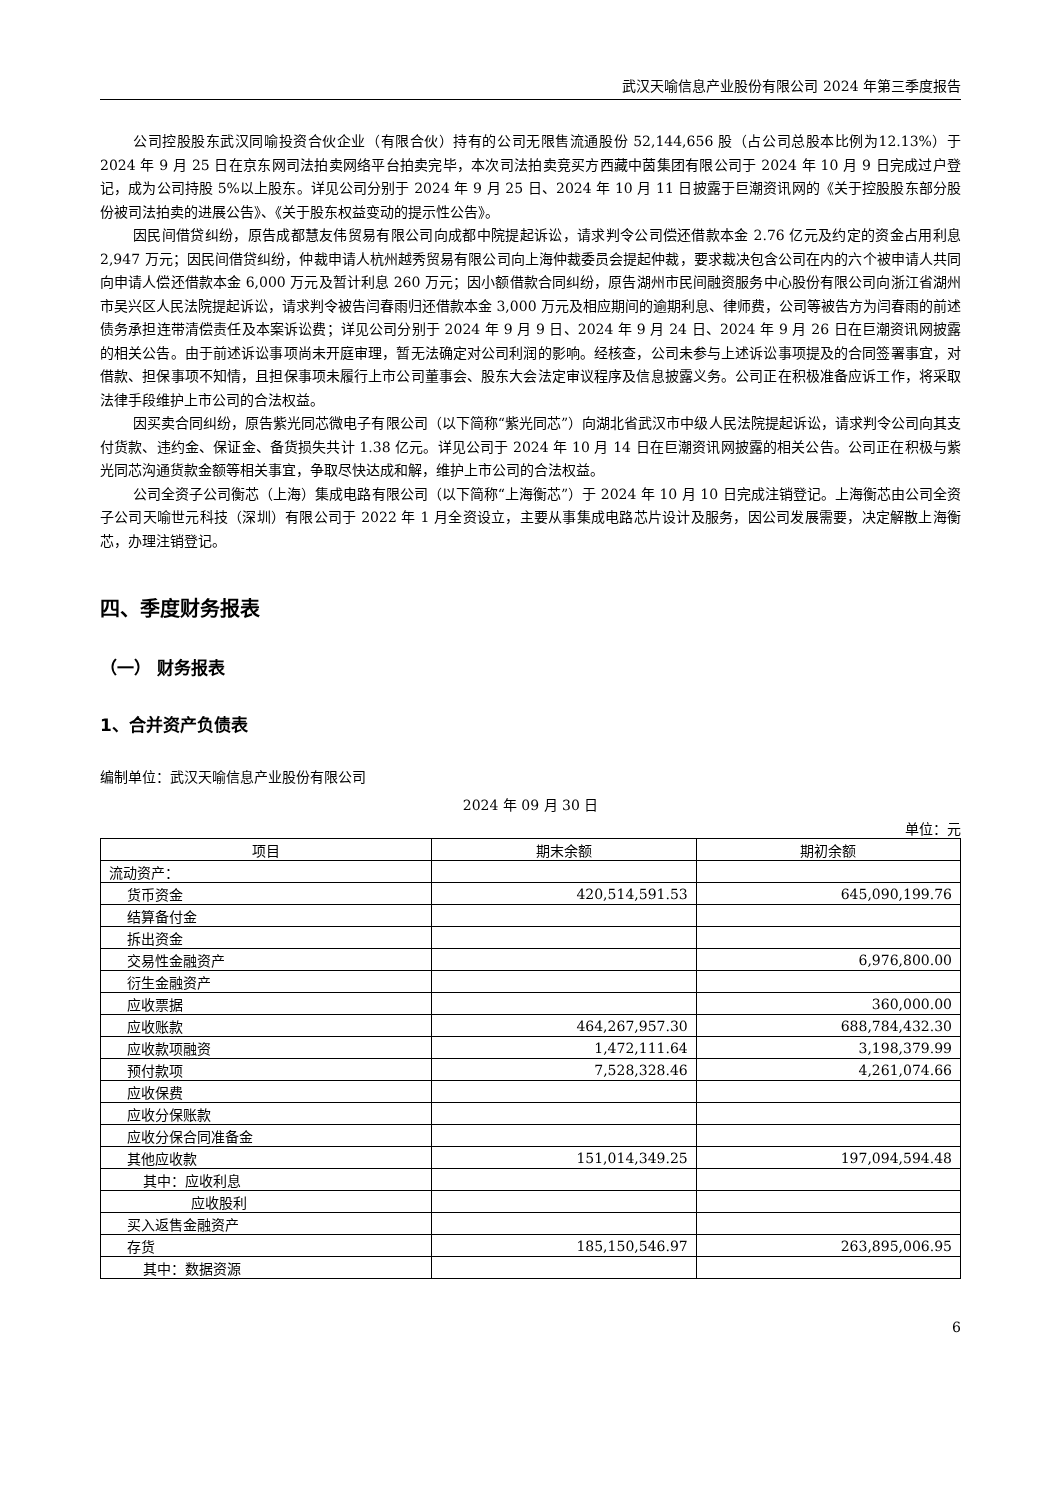武汉天喻信息产业股份有限公司 2024 年第三季度报告
公司控股股东武汉同喻投资合伙企业（有限合伙）持有的公司无限售流通股份 52,144,656 股（占公司总股本比例为12.13%）于 2024 年 9 月 25 日在京东网司法拍卖网络平台拍卖完毕，本次司法拍卖竞买方西藏中茵集团有限公司于 2024 年 10 月 9 日完成过户登记，成为公司持股 5%以上股东。详见公司分别于 2024 年 9 月 25 日、2024 年 10 月 11 日披露于巨潮资讯网的《关于控股股东部分股份被司法拍卖的进展公告》、《关于股东权益变动的提示性公告》。
因民间借贷纠纷，原告成都慧友伟贸易有限公司向成都中院提起诉讼，请求判令公司偿还借款本金 2.76 亿元及约定的资金占用利息 2,947 万元；因民间借贷纠纷，仲裁申请人杭州越秀贸易有限公司向上海仲裁委员会提起仲裁，要求裁决包含公司在内的六个被申请人共同向申请人偿还借款本金 6,000 万元及暂计利息 260 万元；因小额借款合同纠纷，原告湖州市民间融资服务中心股份有限公司向浙江省湖州市吴兴区人民法院提起诉讼，请求判令被告闫春雨归还借款本金 3,000 万元及相应期间的逾期利息、律师费，公司等被告方为闫春雨的前述债务承担连带清偿责任及本案诉讼费；详见公司分别于 2024 年 9 月 9 日、2024 年 9 月 24 日、2024 年 9 月 26 日在巨潮资讯网披露的相关公告。由于前述诉讼事项尚未开庭审理，暂无法确定对公司利润的影响。经核查，公司未参与上述诉讼事项提及的合同签署事宜，对借款、担保事项不知情，且担保事项未履行上市公司董事会、股东大会法定审议程序及信息披露义务。公司正在积极准备应诉工作，将采取法律手段维护上市公司的合法权益。
因买卖合同纠纷，原告紫光同芯微电子有限公司（以下简称“紫光同芯”）向湖北省武汉市中级人民法院提起诉讼，请求判令公司向其支付货款、违约金、保证金、备货损失共计 1.38 亿元。详见公司于 2024 年 10 月 14 日在巨潮资讯网披露的相关公告。公司正在积极与紫光同芯沟通货款金额等相关事宜，争取尽快达成和解，维护上市公司的合法权益。
公司全资子公司衡芯（上海）集成电路有限公司（以下简称“上海衡芯”）于 2024 年 10 月 10 日完成注销登记。上海衡芯由公司全资子公司天喻世元科技（深圳）有限公司于 2022 年 1 月全资设立，主要从事集成电路芯片设计及服务，因公司发展需要，决定解散上海衡芯，办理注销登记。
四、季度财务报表
（一） 财务报表
1、合并资产负债表
编制单位：武汉天喻信息产业股份有限公司
2024 年 09 月 30 日
单位：元
| 项目 | 期末余额 | 期初余额 |
| --- | --- | --- |
| 流动资产： | | |
| 货币资金 | 420,514,591.53 | 645,090,199.76 |
| 结算备付金 | | |
| 拆出资金 | | |
| 交易性金融资产 | | 6,976,800.00 |
| 衍生金融资产 | | |
| 应收票据 | | 360,000.00 |
| 应收账款 | 464,267,957.30 | 688,784,432.30 |
| 应收款项融资 | 1,472,111.64 | 3,198,379.99 |
| 预付款项 | 7,528,328.46 | 4,261,074.66 |
| 应收保费 | | |
| 应收分保账款 | | |
| 应收分保合同准备金 | | |
| 其他应收款 | 151,014,349.25 | 197,094,594.48 |
| 其中：应收利息 | | |
| 应收股利 | | |
| 买入返售金融资产 | | |
| 存货 | 185,150,546.97 | 263,895,006.95 |
| 其中：数据资源 | | |
6